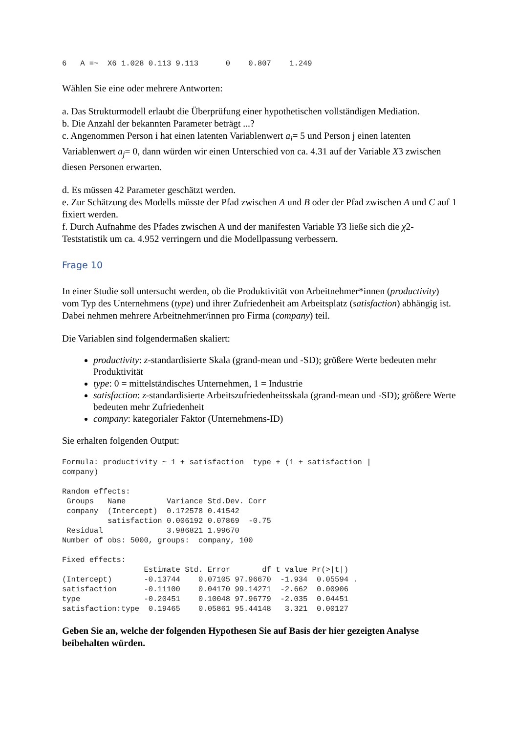6   A =~  X6 1.028 0.113 9.113      0    0.807    1.249
Wählen Sie eine oder mehrere Antworten:
a. Das Strukturmodell erlaubt die Überprüfung einer hypothetischen vollständigen Mediation.
b. Die Anzahl der bekannten Parameter beträgt ...?
c. Angenommen Person i hat einen latenten Variablenwert a<sub>i</sub>= 5 und Person j einen latenten Variablenwert a<sub>j</sub>= 0, dann würden wir einen Unterschied von ca. 4.31 auf der Variable X3 zwischen diesen Personen erwarten.
d. Es müssen 42 Parameter geschätzt werden.
e. Zur Schätzung des Modells müsste der Pfad zwischen A und B oder der Pfad zwischen A und C auf 1 fixiert werden.
f. Durch Aufnahme des Pfades zwischen A und der manifesten Variable Y3 ließe sich die χ2-Teststatistik um ca. 4.952 verringern und die Modellpassung verbessern.
Frage 10
In einer Studie soll untersucht werden, ob die Produktivität von Arbeitnehmer*innen (productivity) vom Typ des Unternehmens (type) und ihrer Zufriedenheit am Arbeitsplatz (satisfaction) abhängig ist. Dabei nehmen mehrere Arbeitnehmer/innen pro Firma (company) teil.
Die Variablen sind folgendermaßen skaliert:
productivity: z-standardisierte Skala (grand-mean und -SD); größere Werte bedeuten mehr Produktivität
type: 0 = mittelständisches Unternehmen, 1 = Industrie
satisfaction: z-standardisierte Arbeitszufriedenheitsskala (grand-mean und -SD); größere Werte bedeuten mehr Zufriedenheit
company: kategorialer Faktor (Unternehmens-ID)
Sie erhalten folgenden Output:
Formula: productivity ~ 1 + satisfaction  type + (1 + satisfaction |
company)

Random effects:
 Groups   Name         Variance Std.Dev. Corr
 company  (Intercept)  0.172578 0.41542
          satisfaction 0.006192 0.07869  -0.75
 Residual              3.986821 1.99670
Number of obs: 5000, groups:  company, 100

Fixed effects:
                  Estimate Std. Error       df t value Pr(>|t|)
(Intercept)       -0.13744    0.07105 97.96670  -1.934  0.05594 .
satisfaction      -0.11100    0.04170 99.14271  -2.662  0.00906
type              -0.20451    0.10048 97.96779  -2.035  0.04451
satisfaction:type  0.19465    0.05861 95.44148   3.321  0.00127
Geben Sie an, welche der folgenden Hypothesen Sie auf Basis der hier gezeigten Analyse beibehalten würden.